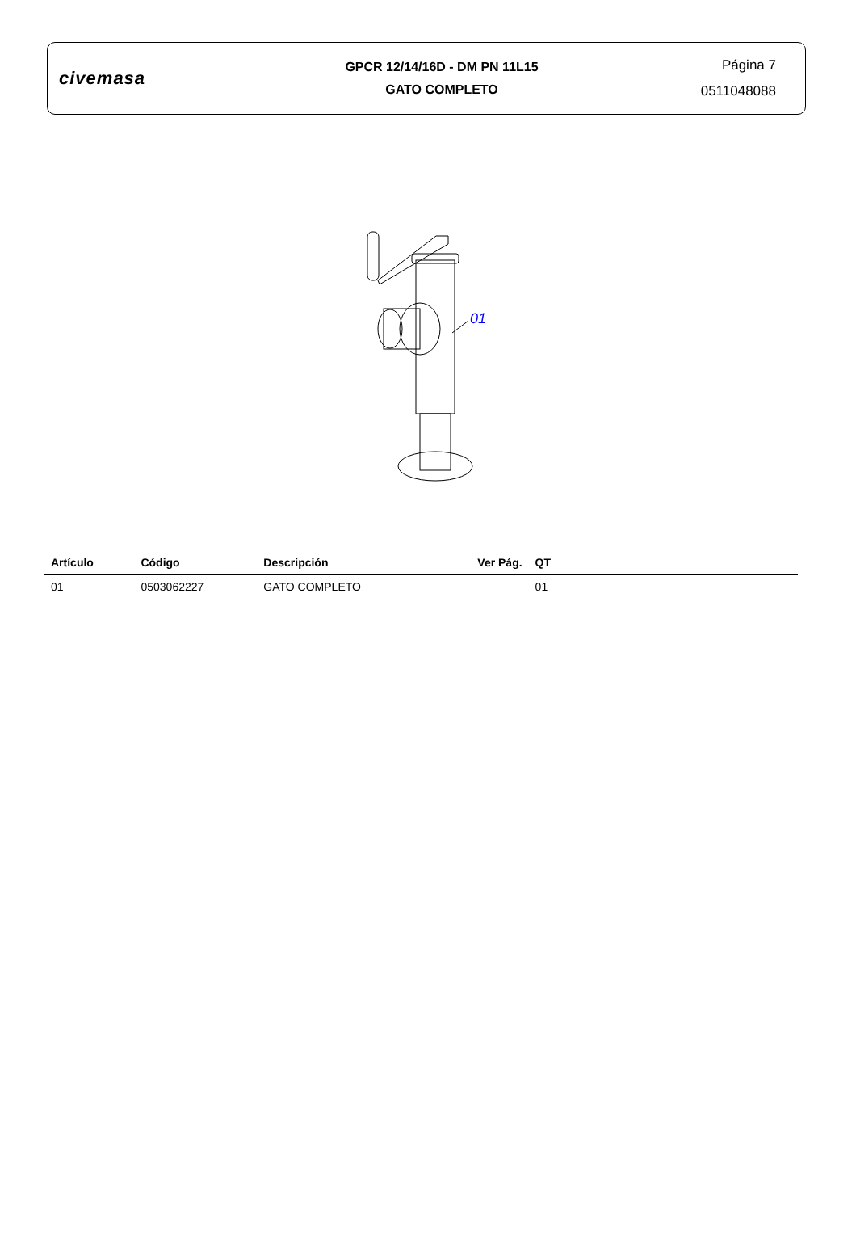civemasa
GPCR 12/14/16D - DM PN 11L15
GATO COMPLETO
Página 7
0511048088
01
| Artículo | Código | Descripción | Ver Pág. | QT | |
| --- | --- | --- | --- | --- | --- |
| 01 | 0503062227 | GATO COMPLETO | | 01 | |